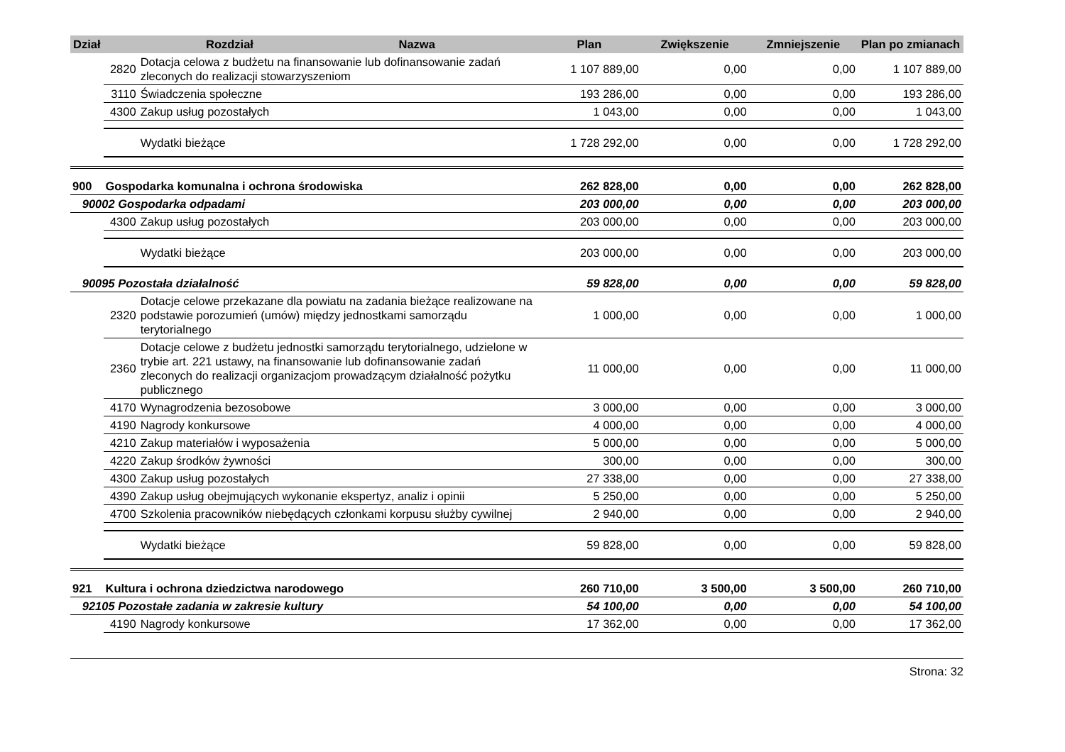| Dział | Rozdział Nazwa | | Plan | Zwiększenie | Zmniejszenie | Plan po zmianach |
| --- | --- | --- | --- | --- | --- | --- |
| | 2820 | Dotacja celowa z budżetu na finansowanie lub dofinansowanie zadań zleconych do realizacji stowarzyszeniom | 1 107 889,00 | 0,00 | 0,00 | 1 107 889,00 |
| | 3110 | Świadczenia społeczne | 193 286,00 | 0,00 | 0,00 | 193 286,00 |
| | 4300 | Zakup usług pozostałych | 1 043,00 | 0,00 | 0,00 | 1 043,00 |
| | | Wydatki bieżące | 1 728 292,00 | 0,00 | 0,00 | 1 728 292,00 |
| 900 | Gospodarka komunalna i ochrona środowiska | | 262 828,00 | 0,00 | 0,00 | 262 828,00 |
| 90002 Gospodarka odpadami | | | 203 000,00 | 0,00 | 0,00 | 203 000,00 |
| | 4300 | Zakup usług pozostałych | 203 000,00 | 0,00 | 0,00 | 203 000,00 |
| | | Wydatki bieżące | 203 000,00 | 0,00 | 0,00 | 203 000,00 |
| 90095 Pozostała działalność | | | 59 828,00 | 0,00 | 0,00 | 59 828,00 |
| | 2320 | Dotacje celowe przekazane dla powiatu na zadania bieżące realizowane na podstawie porozumień (umów) między jednostkami samorządu terytorialnego | 1 000,00 | 0,00 | 0,00 | 1 000,00 |
| | 2360 | Dotacje celowe z budżetu jednostki samorządu terytorialnego, udzielone w trybie art. 221 ustawy, na finansowanie lub dofinansowanie zadań zleconych do realizacji organizacjom prowadzącym działalność pożytku publicznego | 11 000,00 | 0,00 | 0,00 | 11 000,00 |
| | 4170 | Wynagrodzenia bezosobowe | 3 000,00 | 0,00 | 0,00 | 3 000,00 |
| | 4190 | Nagrody konkursowe | 4 000,00 | 0,00 | 0,00 | 4 000,00 |
| | 4210 | Zakup materiałów i wyposażenia | 5 000,00 | 0,00 | 0,00 | 5 000,00 |
| | 4220 | Zakup środków żywności | 300,00 | 0,00 | 0,00 | 300,00 |
| | 4300 | Zakup usług pozostałych | 27 338,00 | 0,00 | 0,00 | 27 338,00 |
| | 4390 | Zakup usług obejmujących wykonanie ekspertyz, analiz i opinii | 5 250,00 | 0,00 | 0,00 | 5 250,00 |
| | 4700 | Szkolenia pracowników niebędących członkami korpusu służby cywilnej | 2 940,00 | 0,00 | 0,00 | 2 940,00 |
| | | Wydatki bieżące | 59 828,00 | 0,00 | 0,00 | 59 828,00 |
| 921 | Kultura i ochrona dziedzictwa narodowego | | 260 710,00 | 3 500,00 | 3 500,00 | 260 710,00 |
| 92105 Pozostałe zadania w zakresie kultury | | | 54 100,00 | 0,00 | 0,00 | 54 100,00 |
| | 4190 | Nagrody konkursowe | 17 362,00 | 0,00 | 0,00 | 17 362,00 |
Strona: 32